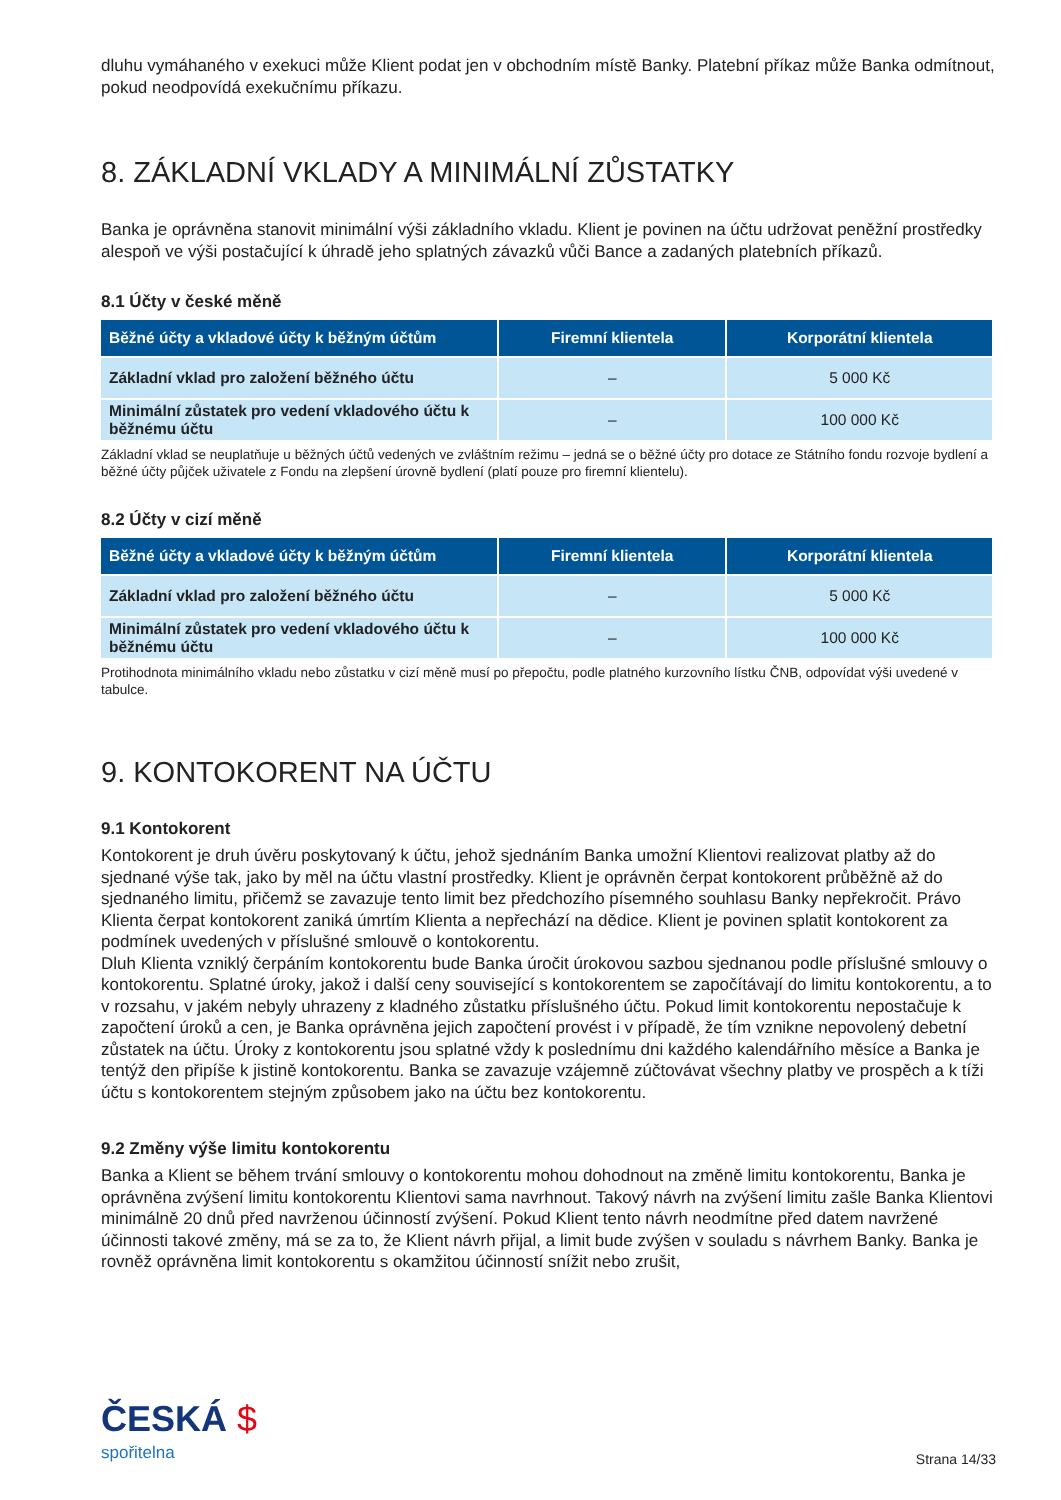dluhu vymáhaného v exekuci může Klient podat jen v obchodním místě Banky. Platební příkaz může Banka odmítnout, pokud neodpovídá exekučnímu příkazu.
8. ZÁKLADNÍ VKLADY A MINIMÁLNÍ ZŮSTATKY
Banka je oprávněna stanovit minimální výši základního vkladu. Klient je povinen na účtu udržovat peněžní prostředky alespoň ve výši postačující k úhradě jeho splatných závazků vůči Bance a zadaných platebních příkazů.
8.1 Účty v české měně
| Běžné účty a vkladové účty k běžným účtům | Firemní klientela | Korporátní klientela |
| --- | --- | --- |
| Základní vklad pro založení běžného účtu | – | 5 000 Kč |
| Minimální zůstatek pro vedení vkladového účtu k běžnému účtu | – | 100 000 Kč |
Základní vklad se neuplatňuje u běžných účtů vedených ve zvláštním režimu – jedná se o běžné účty pro dotace ze Státního fondu rozvoje bydlení a běžné účty půjček uživatele z Fondu na zlepšení úrovně bydlení (platí pouze pro firemní klientelu).
8.2 Účty v cizí měně
| Běžné účty a vkladové účty k běžným účtům | Firemní klientela | Korporátní klientela |
| --- | --- | --- |
| Základní vklad pro založení běžného účtu | – | 5 000 Kč |
| Minimální zůstatek pro vedení vkladového účtu k běžnému účtu | – | 100 000 Kč |
Protihodnota minimálního vkladu nebo zůstatku v cizí měně musí po přepočtu, podle platného kurzovního lístku ČNB, odpovídat výši uvedené v tabulce.
9. KONTOKORENT NA ÚČTU
9.1 Kontokorent
Kontokorent je druh úvěru poskytovaný k účtu, jehož sjednáním Banka umožní Klientovi realizovat platby až do sjednané výše tak, jako by měl na účtu vlastní prostředky. Klient je oprávněn čerpat kontokorent průběžně až do sjednaného limitu, přičemž se zavazuje tento limit bez předchozího písemného souhlasu Banky nepřekročit. Právo Klienta čerpat kontokorent zaniká úmrtím Klienta a nepřechází na dědice. Klient je povinen splatit kontokorent za podmínek uvedených v příslušné smlouvě o kontokorentu.
Dluh Klienta vzniklý čerpáním kontokorentu bude Banka úročit úrokovou sazbou sjednanou podle příslušné smlouvy o kontokorentu. Splatné úroky, jakož i další ceny související s kontokorentem se započítávají do limitu kontokorentu, a to v rozsahu, v jakém nebyly uhrazeny z kladného zůstatku příslušného účtu. Pokud limit kontokorentu nepostačuje k započtení úroků a cen, je Banka oprávněna jejich započtení provést i v případě, že tím vznikne nepovolený debetní zůstatek na účtu. Úroky z kontokorentu jsou splatné vždy k poslednímu dni každého kalendářního měsíce a Banka je tentýž den připíše k jistině kontokorentu. Banka se zavazuje vzájemně zúčtovávat všechny platby ve prospěch a k tíži účtu s kontokorentem stejným způsobem jako na účtu bez kontokorentu.
9.2 Změny výše limitu kontokorentu
Banka a Klient se během trvání smlouvy o kontokorentu mohou dohodnout na změně limitu kontokorentu, Banka je oprávněna zvýšení limitu kontokorentu Klientovi sama navrhnout. Takový návrh na zvýšení limitu zašle Banka Klientovi minimálně 20 dnů před navrženou účinností zvýšení. Pokud Klient tento návrh neodmítne před datem navržené účinnosti takové změny, má se za to, že Klient návrh přijal, a limit bude zvýšen v souladu s návrhem Banky. Banka je rovněž oprávněna limit kontokorentu s okamžitou účinností snížit nebo zrušit,
ČESKÁ $
spořitelna
Strana 14/33